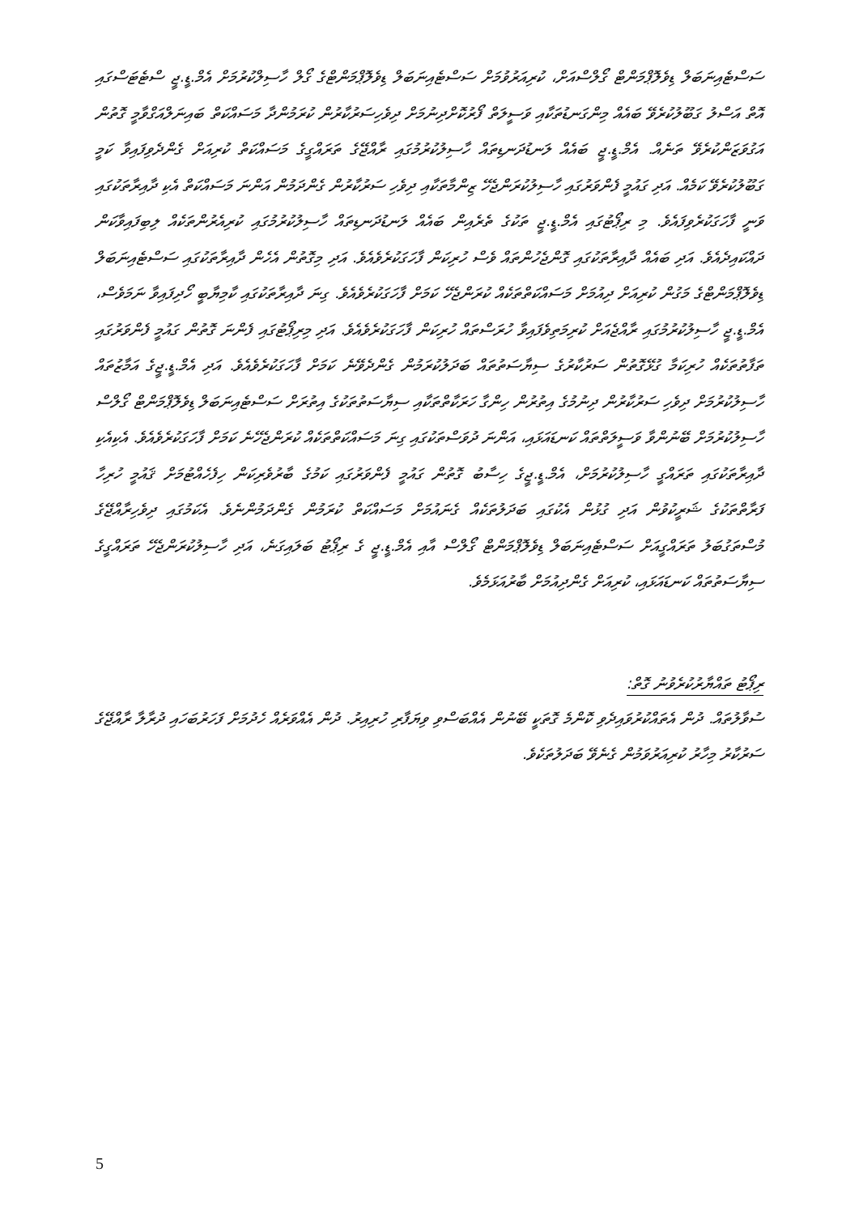ސަސްޓެއިނަބަލް ޑިވެލޮޕްމަންޓް ގޯލްސްއަށް، ކުރިއަރުވުމަށް ސަސްޓެއިނަބަލް ޑިވެލޮޕްމަންޓްގެ ގޯލް ހާސިލްކުރުމަށް އެމް.ޑީ.ޖީ ސްޓެޓަސްގައި އޮތް އަސްލު ގަބޫލުކުރެވޭ ބައެއް މިންގަނޑުތަކާއި ވަސީލަތް ފޯރުކޮށްދިނުމަށް ދިވެހިސަރުކާރުން ކުރަމުންދާ މަސައްކަތް ބައިނަލްއަގްވާމީ ގޮތުން އަގުވަޒަންކުރެވޭ ތަނެއް. އެމް.ޑީ.ޖީ ބައެއް ލަނޑުދަނޑިތައް ހާސިލުކުރުމުގައި ރާއްޖޭގެ ތަރައްގީގެ މަސައްކަތް ކުރިއަށް ގެންދެވިފައިވާ ކަމީ ގަބޫލުކުރެވޭ ކަމެއް. އަދި ގައުމީ ފެންވަރުގައި ހާސިލުކުރަންޖެހޭ ޒިންމާތަކާއި ދިވެހި ސަރުކާރުން ގެންދަމުން އަންނަ މަސައްކަތް އެކި ދާއިރާތަކުގައި ވަނީ ފާހަގަކުރެވިފައެވެ. މި ރިޕޯޓުގައި އެމް.ޑީ.ޖީ ތަކުގެ ތެރެއިން ބައެއް ލަނޑުދަނޑިތައް ހާސިލުކުރުމުގައި ކުރިއެރުންތަކެއް ލިބިފައިވާކަން ދައްކައިދެއެވެ. އަދި ބައެއް ދާއިރާތަކުގައި ގޮންޖެހުންތައް ވެސް ހުރިކަން ފާހަގަކުރެވެއެވެ. އަދި މިގޮތުން އެހެން ދާއިރާތަކުގައި ސަސްޓެއިނަބަލް ޑިވެލޮޕްމަންޓްގެ މަގުން ކުރިއަށް ދިއުމަށް މަސައްކަތްތަކެއް ކުރަންޖެހޭ ކަމަށް ފާހަގަކުރެވެއެވެ. ގިނަ ދާއިރާތަކުގައި ކާމިޔާބީ ހޯދިފައިވާ ނަމަވެސް، އެމް.ޑީ.ޖީ ހާސިލުކުރުމުގައި ރާއްޖެއަށް ކުރިމަތިވެފައިވާ ހުރަސްތައް ހުރިކަން ފާހަގަކުރެވެއެވެ. އަދި މިރިޕޯޓުގައި ފެންނަ ގޮތުން ގައުމީ ފެންވަރުގައި ތަފާތުތަކެއް ހުރިކަމާ ގުޅޭގޮތުން ސަރުކާރުގެ ސިޔާސަތުތައް ބަދަލުކުރަމުން ގެންދެވޭނެ ކަމަށް ފާހަގަކުރެވެއެވެ. އަދި އެމް.ޑީ.ޖީގެ އަމާޒުތައް ހާސިލުކުރުމަށް ދިވެހި ސަރުކާރުން ދިނުމުގެ އިތުރުން ހިންގާ ހަރަކާތްތަކާއި ސިޔާސަތުތަކުގެ އިތުރަށް ސަސްޓެއިނަބަލް ޑިވެލޮޕްމަންޓް ގޯލްސް ހާސިލުކުރުމަށް ބޭނުންވާ ވަސީލަތްތައް ކަނޑައަޅައި، އަންނަ ދުވަސްތަކުގައި ގިނަ މަސައްކަތްތަކެއް ކުރަންޖެހޭނެ ކަމަށް ފާހަގަކުރެވެއެވެ. އެކިއެކި ދާއިރާތަކުގައި ތަރައްގީ ހާސިލުކުރުމަށް، އެމް.ޑީ.ޖީގެ ހިސާބު ގޮތުން ގައުމީ ފެންވަރުގައި ކަމުގެ ބާރުވެރިކަން ހިފެހެއްޓުމަށް ޤައުމީ ހުރިހާ ފަރާތްތަކުގެ ޝަރީކުވުން އަދި ގުޅުން އެކުގައި ބަދަލުތަކެއް ގެނައުމަށް މަސައްކަތް ކުރަމުން ގެންދަމުންނެވެ. އެކަމުގައި ދިވެހިރާއްޖޭގެ މުސްތަގުބަލު ތަރައްގީއަށް ސަސްޓެއިނަބަލް ޑިވެލޮޕްމަންޓް ގޯލްސް އާއި އެމް.ޑީ.ޖީ ގެ ރިޕޯޓު ބަލައިގަނެ، އަދި ހާސިލުކުރަންޖެހޭ ތަރައްގީގެ ސިޔާސަތުތައް ކަނޑައަޅައި، ކުރިއަށް ގެންދިއުމަށް ބާރުއަޅަމެވެ.
ރިޕޯޓު ތައްޔާރުކުރެވުނު ގޮތް:
ސުވާލުތައް. ދުން އެތައްކުރުވައިދެވި ކޮންމެ ގޮތަކީ ބޭނުން އެއްބަސްވި ވިޔަފާރި ހުރިއިރު. ދުން އެއްވަރެއް ހެދުމަށް ފަހަރުބަހައި ދުރާލާ ރާއްޖޭގެ ސަރުކާރު މިހާރު ކުރިއަރުވަމުން ގެނެވޭ ބަދަލުތަކެވެ.
5